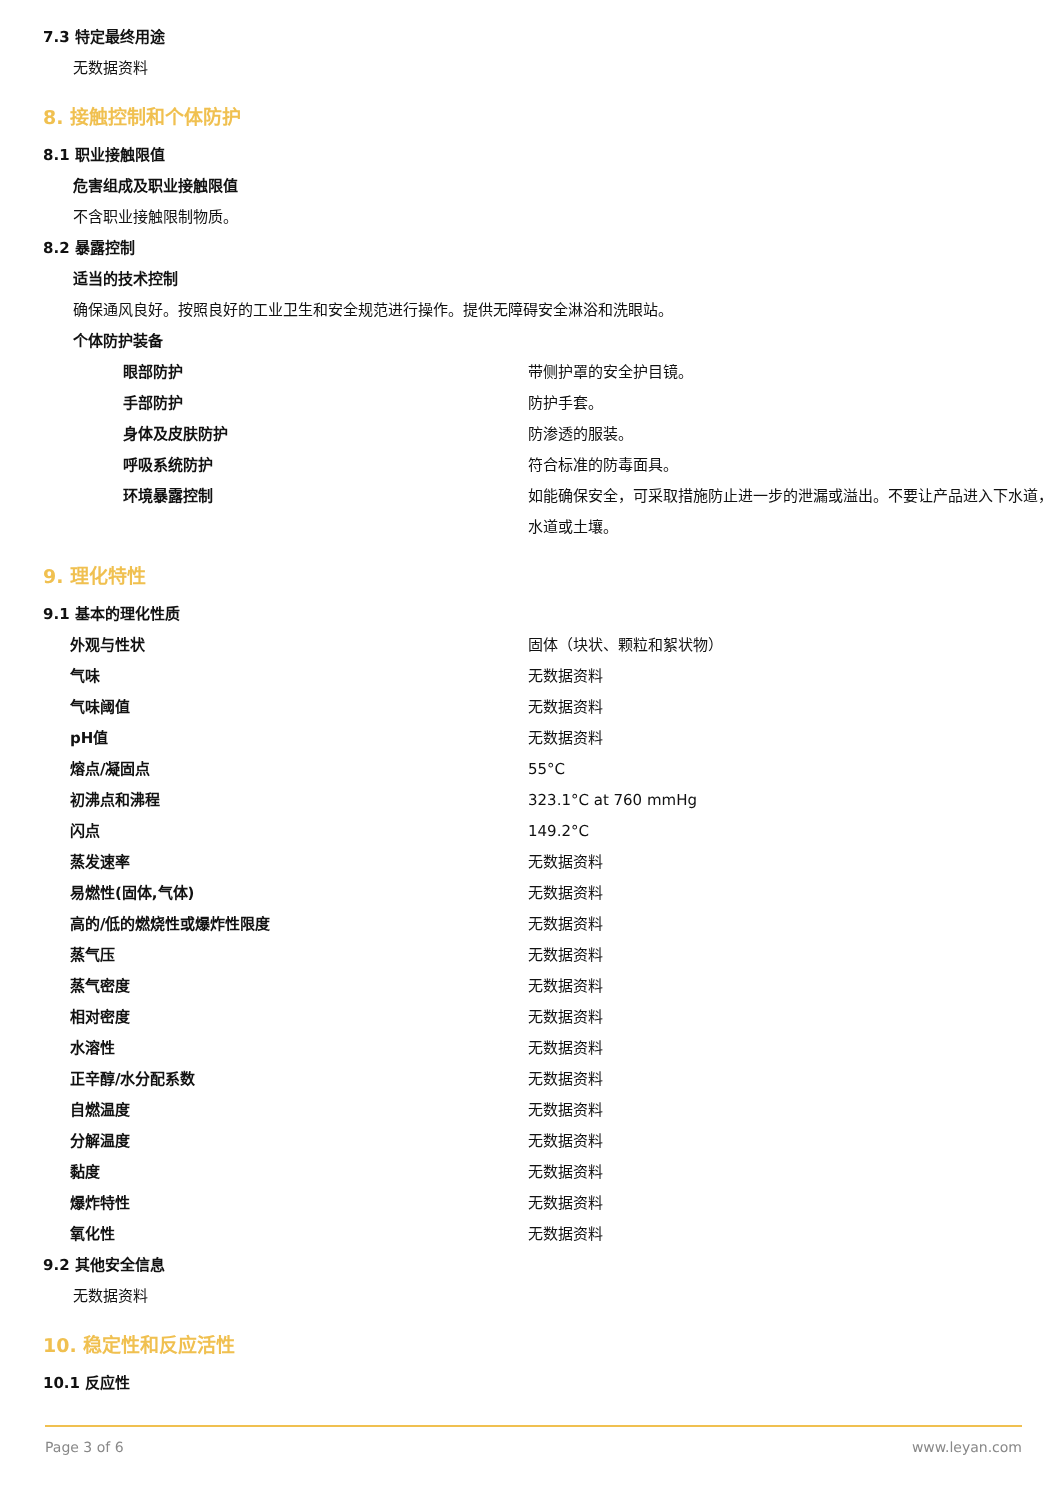7.3 特定最终用途
无数据资料
8. 接触控制和个体防护
8.1 职业接触限值
危害组成及职业接触限值
不含职业接触限制物质。
8.2 暴露控制
适当的技术控制
确保通风良好。按照良好的工业卫生和安全规范进行操作。提供无障碍安全淋浴和洗眼站。
个体防护装备
| 眼部防护 | 带侧护罩的安全护目镜。 |
| 手部防护 | 防护手套。 |
| 身体及皮肤防护 | 防渗透的服装。 |
| 呼吸系统防护 | 符合标准的防毒面具。 |
| 环境暴露控制 | 如能确保安全，可采取措施防止进一步的泄漏或溢出。不要让产品进入下水道，水道或土壤。 |
9. 理化特性
9.1 基本的理化性质
| 外观与性状 | 固体（块状、颗粒和絮状物） |
| 气味 | 无数据资料 |
| 气味阈值 | 无数据资料 |
| pH值 | 无数据资料 |
| 熔点/凝固点 | 55°C |
| 初沸点和沸程 | 323.1°C at 760 mmHg |
| 闪点 | 149.2°C |
| 蒸发速率 | 无数据资料 |
| 易燃性(固体,气体) | 无数据资料 |
| 高的/低的燃烧性或爆炸性限度 | 无数据资料 |
| 蒸气压 | 无数据资料 |
| 蒸气密度 | 无数据资料 |
| 相对密度 | 无数据资料 |
| 水溶性 | 无数据资料 |
| 正辛醇/水分配系数 | 无数据资料 |
| 自燃温度 | 无数据资料 |
| 分解温度 | 无数据资料 |
| 黏度 | 无数据资料 |
| 爆炸特性 | 无数据资料 |
| 氧化性 | 无数据资料 |
9.2 其他安全信息
无数据资料
10. 稳定性和反应活性
10.1 反应性
Page 3 of 6 www.leyan.com